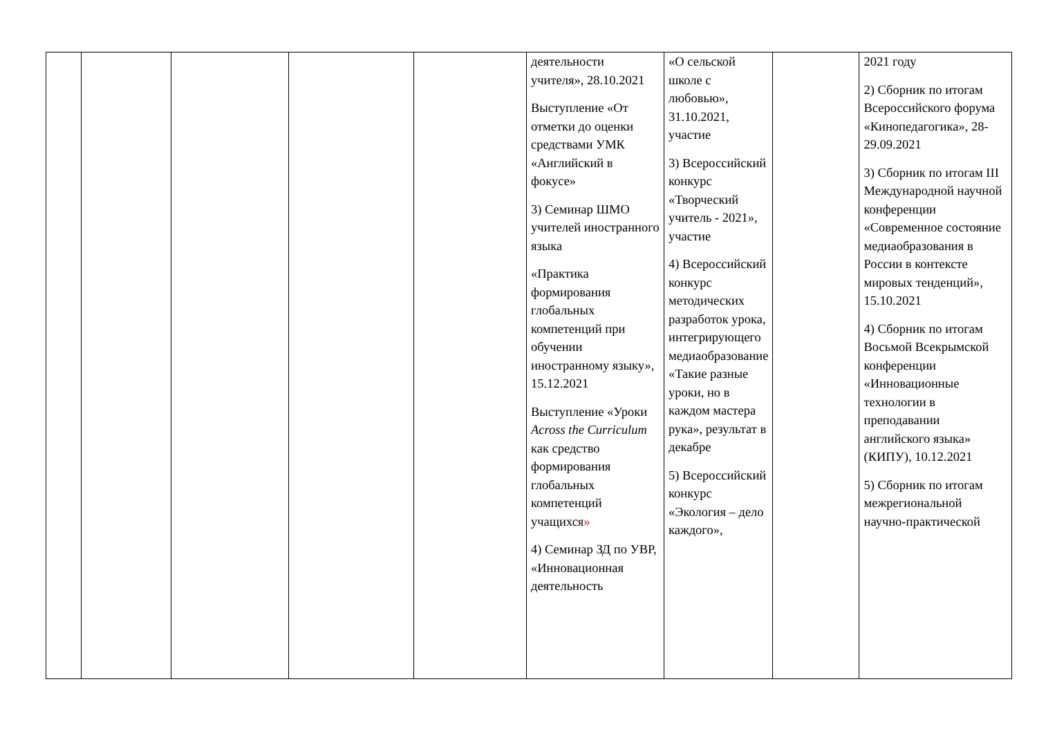| | | | | | деятельности учителя», 28.10.2021 Выступление «От отметки до оценки средствами УМК «Английский в фокусе» 3) Семинар ШМО учителей иностранного языка «Практика формирования глобальных компетенций при обучении иностранному языку», 15.12.2021 Выступление «Уроки Across the Curriculum как средство формирования глобальных компетенций учащихся » 4) Семинар ЗД по УВР, «Инновационная деятельность | «О сельской школе с любовью», 31.10.2021, участие 3) Всероссийский конкурс «Творческий учитель - 2021», участие 4) Всероссийский конкурс методических разработок урока, интегрирующего медиаобразование «Такие разные уроки, но в каждом мастера рука», результат в декабре 5) Всероссийский конкурс «Экология – дело каждого», | | 2021 году 2) Сборник по итогам Всероссийского форума «Кинопедагогика», 28-29.09.2021 3) Сборник по итогам III Международной научной конференции «Современное состояние медиаобразования в России в контексте мировых тенденций», 15.10.2021 4) Сборник по итогам Восьмой Всекрымской конференции «Инновационные технологии в преподавании английского языка» (КИПУ), 10.12.2021 5) Сборник по итогам межрегиональной научно-практической |